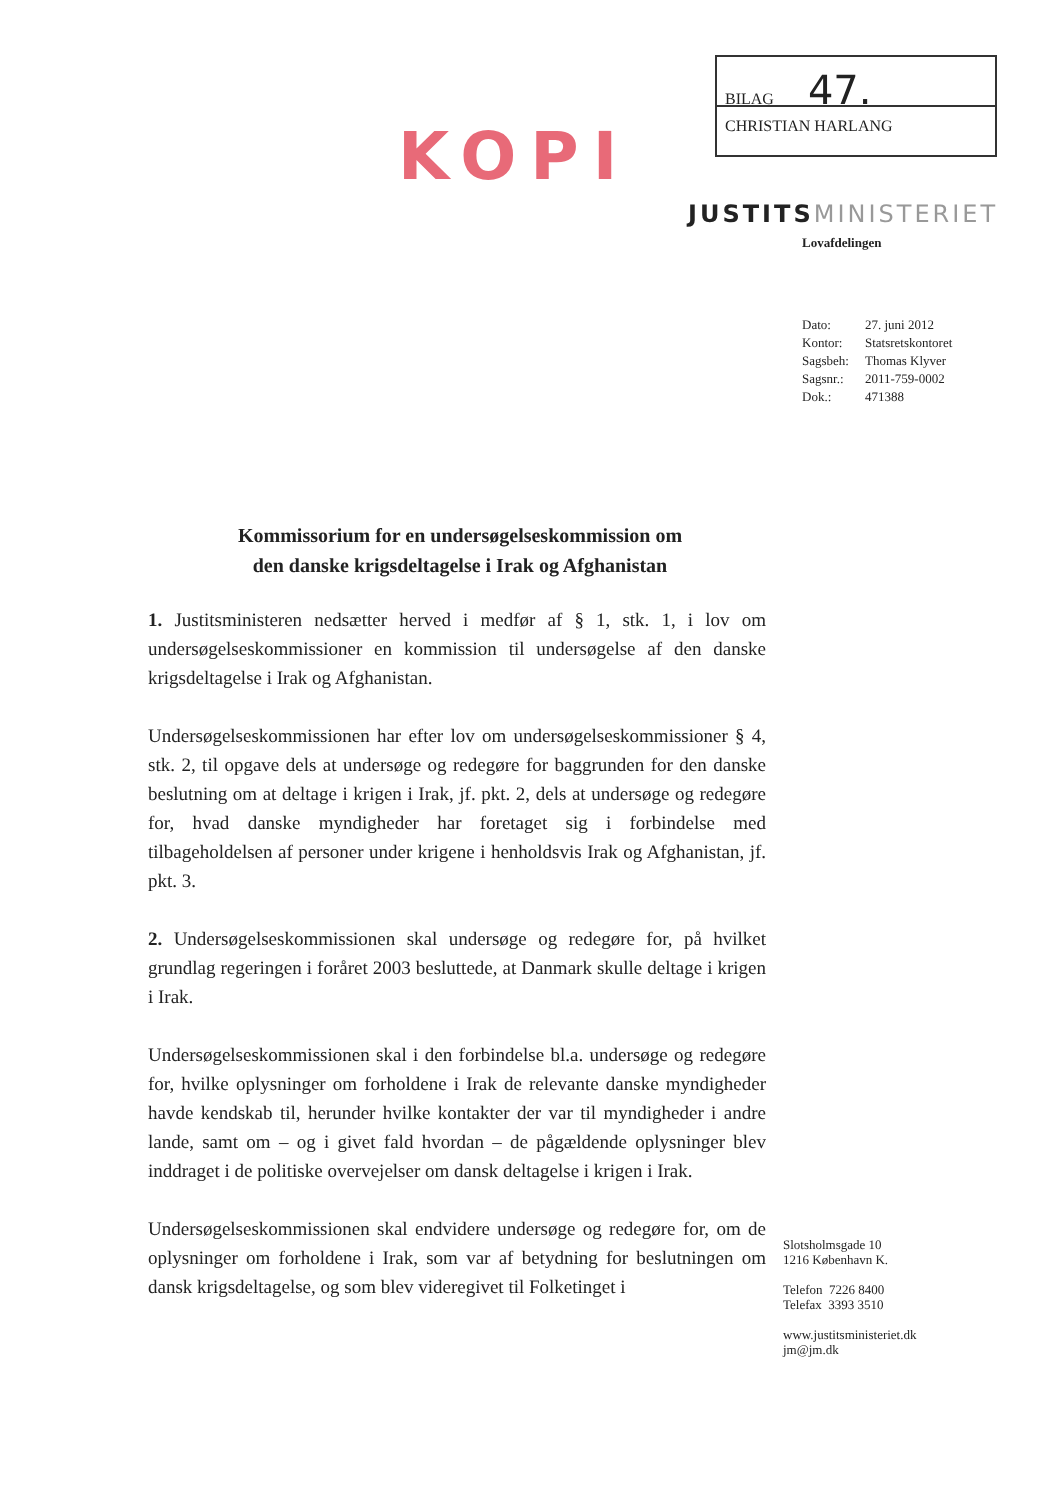KOPI
BILAG 47.
CHRISTIAN HARLANG
JUSTITSMINISTERIET
Lovafdelingen
| Dato: | 27. juni 2012 |
| Kontor: | Statsretskontoret |
| Sagsbeh: | Thomas Klyver |
| Sagsnr.: | 2011-759-0002 |
| Dok.: | 471388 |
Kommissorium for en undersøgelseskommission om den danske krigsdeltagelse i Irak og Afghanistan
1. Justitsministeren nedsætter herved i medfør af § 1, stk. 1, i lov om undersøgelseskommissioner en kommission til undersøgelse af den danske krigsdeltagelse i Irak og Afghanistan.
Undersøgelseskommissionen har efter lov om undersøgelseskommissioner § 4, stk. 2, til opgave dels at undersøge og redegøre for baggrunden for den danske beslutning om at deltage i krigen i Irak, jf. pkt. 2, dels at undersøge og redegøre for, hvad danske myndigheder har foretaget sig i forbindelse med tilbageholdelsen af personer under krigene i henholdsvis Irak og Afghanistan, jf. pkt. 3.
2. Undersøgelseskommissionen skal undersøge og redegøre for, på hvilket grundlag regeringen i foråret 2003 besluttede, at Danmark skulle deltage i krigen i Irak.
Undersøgelseskommissionen skal i den forbindelse bl.a. undersøge og redegøre for, hvilke oplysninger om forholdene i Irak de relevante danske myndigheder havde kendskab til, herunder hvilke kontakter der var til myndigheder i andre lande, samt om – og i givet fald hvordan – de pågældende oplysninger blev inddraget i de politiske overvejelser om dansk deltagelse i krigen i Irak.
Undersøgelseskommissionen skal endvidere undersøge og redegøre for, om de oplysninger om forholdene i Irak, som var af betydning for beslutningen om dansk krigsdeltagelse, og som blev videregivet til Folketinget i
Slotsholmsgade 10
1216 København K.
Telefon 7226 8400
Telefax 3393 3510
www.justitsministeriet.dk
jm@jm.dk